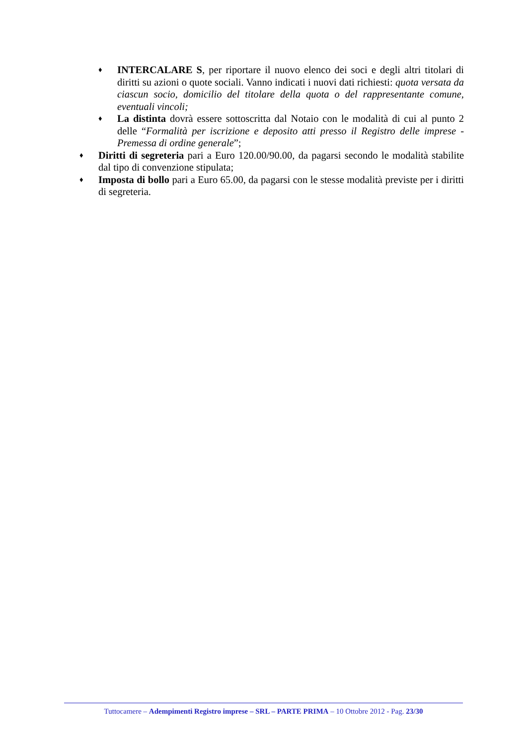♦
INTERCALARE S, per riportare il nuovo elenco dei soci e degli altri titolari di diritti su azioni o quote sociali. Vanno indicati i nuovi dati richiesti: quota versata da ciascun socio, domicilio del titolare della quota o del rappresentante comune, eventuali vincoli;
♦
La distinta dovrà essere sottoscritta dal Notaio con le modalità di cui al punto 2 delle “Formalità per iscrizione e deposito atti presso il Registro delle imprese - Premessa di ordine generale”;
♦
Diritti di segreteria pari a Euro 120.00/90.00, da pagarsi secondo le modalità stabilite dal tipo di convenzione stipulata;
♦
Imposta di bollo pari a Euro 65.00, da pagarsi con le stesse modalità previste per i diritti di segreteria.
Tuttocamere – Adempimenti Registro imprese – SRL – PARTE PRIMA – 10 Ottobre 2012 - Pag. 23/30